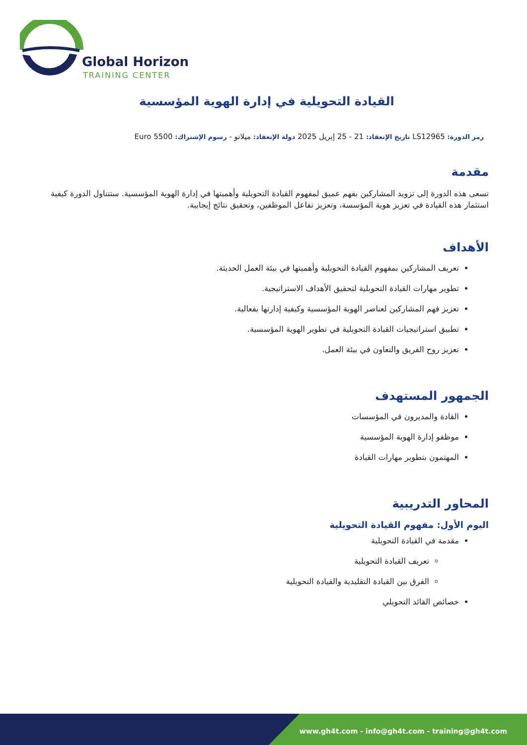Global Horizon
TRAINING CENTER
القيادة التحويلية في إدارة الهوية المؤسسية
رمز الدورة: LS12965 تاريخ الإنعقاد: 21 - 25 إبريل 2025 دولة الإنعقاد: ميلانو - رسوم الإشتراك: 5500 Euro
مقدمة
تسعى هذه الدورة إلى تزويد المشاركين بفهم عميق لمفهوم القيادة التحويلية وأهميتها في إدارة الهوية المؤسسية. ستتناول الدورة كيفية استثمار هذه القيادة في تعزيز هوية المؤسسة، وتعزيز تفاعل الموظفين، وتحقيق نتائج إيجابية.
الأهداف
تعريف المشاركين بمفهوم القيادة التحويلية وأهميتها في بيئة العمل الحديثة.
تطوير مهارات القيادة التحويلية لتحقيق الأهداف الاستراتيجية.
تعزيز فهم المشاركين لعناصر الهوية المؤسسية وكيفية إدارتها بفعالية.
تطبيق استراتيجيات القيادة التحويلية في تطوير الهوية المؤسسية.
تعزيز روح الفريق والتعاون في بيئة العمل.
الجمهور المستهدف
القادة والمديرون في المؤسسات
موظفو إدارة الهوية المؤسسية
المهتمون بتطوير مهارات القيادة
المحاور التدريبية
اليوم الأول: مفهوم القيادة التحويلية
مقدمة في القيادة التحويلية
تعريف القيادة التحويلية
الفرق بين القيادة التقليدية والقيادة التحويلية
خصائص القائد التحويلي
www.gh4t.com - info@gh4t.com - training@gh4t.com